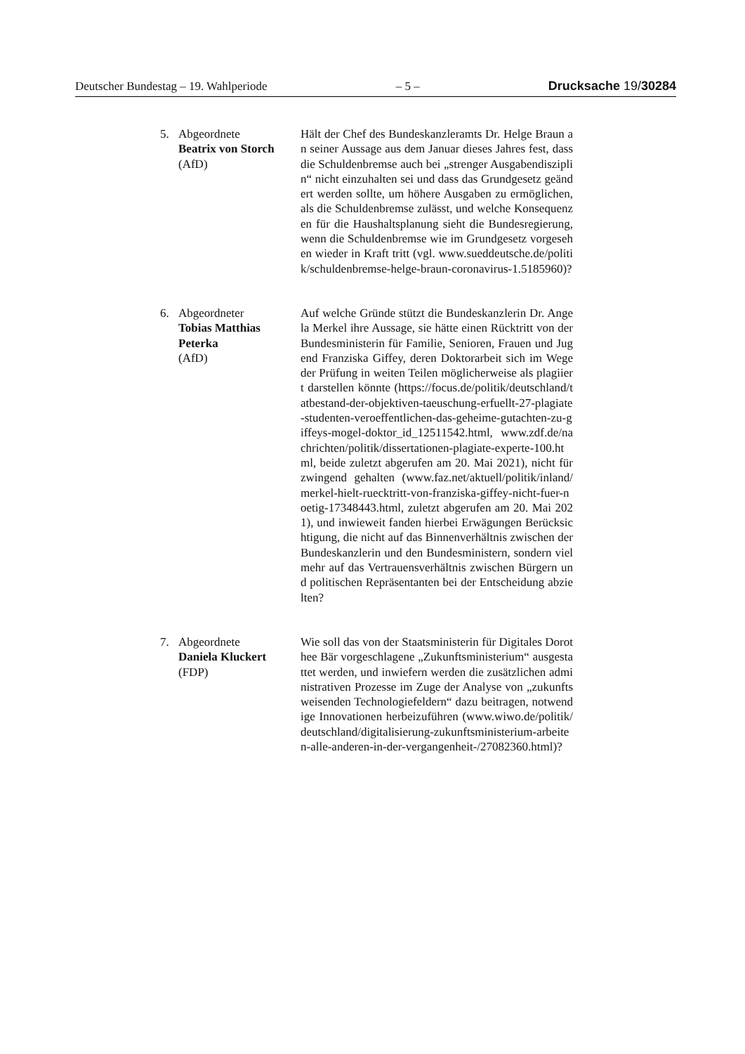Deutscher Bundestag – 19. Wahlperiode – 5 – Drucksache 19/30284
5. Abgeordnete
Beatrix von Storch
(AfD)
Hält der Chef des Bundeskanzleramts Dr. Helge Braun an seiner Aussage aus dem Januar dieses Jahres fest, dass die Schuldenbremse auch bei „strenger Ausgabendisziplin“ nicht einzuhalten sei und dass das Grundgesetz geändert werden sollte, um höhere Ausgaben zu ermöglichen, als die Schuldenbremse zulässt, und welche Konsequenzen für die Haushaltsplanung sieht die Bundesregierung, wenn die Schuldenbremse wie im Grundgesetz vorgesehen wieder in Kraft tritt (vgl. www.sueddeutsche.de/politik/schuldenbremse-helge-braun-coronavirus-1.5185960)?
6. Abgeordneter
Tobias Matthias
Peterka
(AfD)
Auf welche Gründe stützt die Bundeskanzlerin Dr. Angela Merkel ihre Aussage, sie hätte einen Rücktritt von der Bundesministerin für Familie, Senioren, Frauen und Jugend Franziska Giffey, deren Doktorarbeit sich im Wege der Prüfung in weiten Teilen möglicherweise als plagiiert darstellen könnte (https://focus.de/politik/deutschland/tatbestand-der-objektiven-taeuschung-erfuellt-27-plagiate-studenten-veroeffentlichen-das-geheime-gutachten-zu-giffeys-mogel-doktor_id_12511542.html, www.zdf.de/nachrichten/politik/dissertationen-plagiate-experte-100.html, beide zuletzt abgerufen am 20. Mai 2021), nicht für zwingend gehalten (www.faz.net/aktuell/politik/inland/merkel-hielt-ruecktritt-von-franziska-giffey-nicht-fuer-noetig-17348443.html, zuletzt abgerufen am 20. Mai 2021), und inwieweit fanden hierbei Erwägungen Berücksichtigung, die nicht auf das Binnenverhältnis zwischen der Bundeskanzlerin und den Bundesministern, sondern vielmehr auf das Vertrauensverhältnis zwischen Bürgern und politischen Repräsentanten bei der Entscheidung abzielten?
7. Abgeordnete
Daniela Kluckert
(FDP)
Wie soll das von der Staatsministerin für Digitales Dorothee Bär vorgeschlagene „Zukunftsministerium“ ausgestattet werden, und inwiefern werden die zusätzlichen administrativen Prozesse im Zuge der Analyse von „zukunftsweisenden Technologiefeldern“ dazu beitragen, notwendige Innovationen herbeizuführen (www.wiwo.de/politik/deutschland/digitalisierung-zukunftsministerium-arbeiten-alle-anderen-in-der-vergangenheit-/27082360.html)?